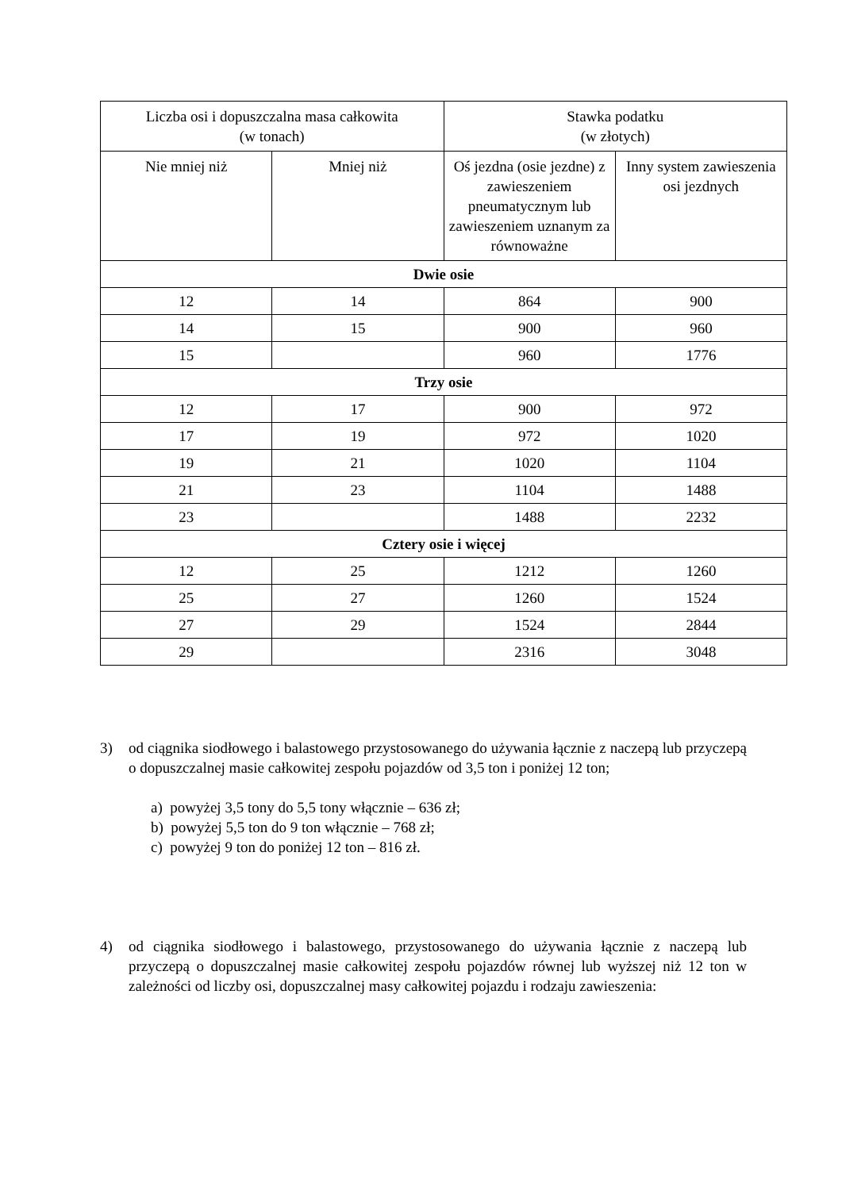| Liczba osi i dopuszczalna masa całkowita (w tonach) | | Stawka podatku (w złotych) | |
| --- | --- | --- | --- |
| Nie mniej niż | Mniej niż | Oś jezdna (osie jezdne) z zawieszeniem pneumatycznym lub zawieszeniem uznanym za równoważne | Inny system zawieszenia osi jezdnych |
| Dwie osie | | | |
| 12 | 14 | 864 | 900 |
| 14 | 15 | 900 | 960 |
| 15 | | 960 | 1776 |
| Trzy osie | | | |
| 12 | 17 | 900 | 972 |
| 17 | 19 | 972 | 1020 |
| 19 | 21 | 1020 | 1104 |
| 21 | 23 | 1104 | 1488 |
| 23 | | 1488 | 2232 |
| Cztery osie i więcej | | | |
| 12 | 25 | 1212 | 1260 |
| 25 | 27 | 1260 | 1524 |
| 27 | 29 | 1524 | 2844 |
| 29 | | 2316 | 3048 |
3) od ciągnika siodłowego i balastowego przystosowanego do używania łącznie z naczepą lub przyczepą o dopuszczalnej masie całkowitej zespołu pojazdów od 3,5 ton i poniżej 12 ton;
a) powyżej 3,5 tony do 5,5 tony włącznie – 636 zł;
b) powyżej 5,5 ton do 9 ton włącznie – 768 zł;
c) powyżej 9 ton do poniżej 12 ton – 816 zł.
4) od ciągnika siodłowego i balastowego, przystosowanego do używania łącznie z naczepą lub przyczepą o dopuszczalnej masie całkowitej zespołu pojazdów równej lub wyższej niż 12 ton w zależności od liczby osi, dopuszczalnej masy całkowitej pojazdu i rodzaju zawieszenia: